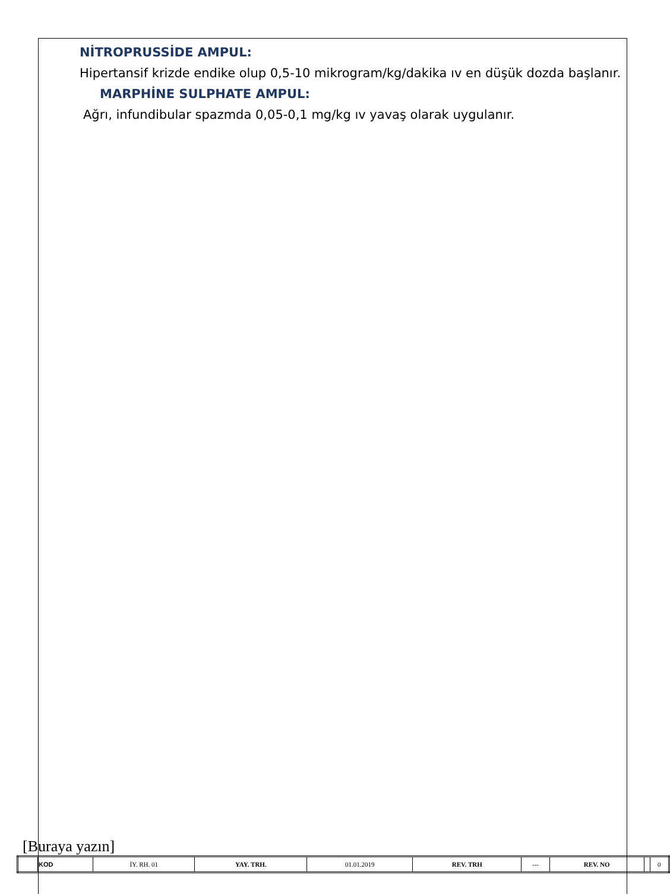NİTROPRUSSİDE AMPUL:
Hipertansif krizde endike olup 0,5-10 mikrogram/kg/dakika ıv en düşük dozda başlanır.
MARPHİNE SULPHATE AMPUL:
Ağrı, infundibular spazmda 0,05-0,1 mg/kg ıv yavaş olarak uygulanır.
[Buraya yazın]
| | KOD | İY. RH. 01 | YAY. TRH. | 01.01.2019 | REV. TRH | --- | REV. NO | | 0 |